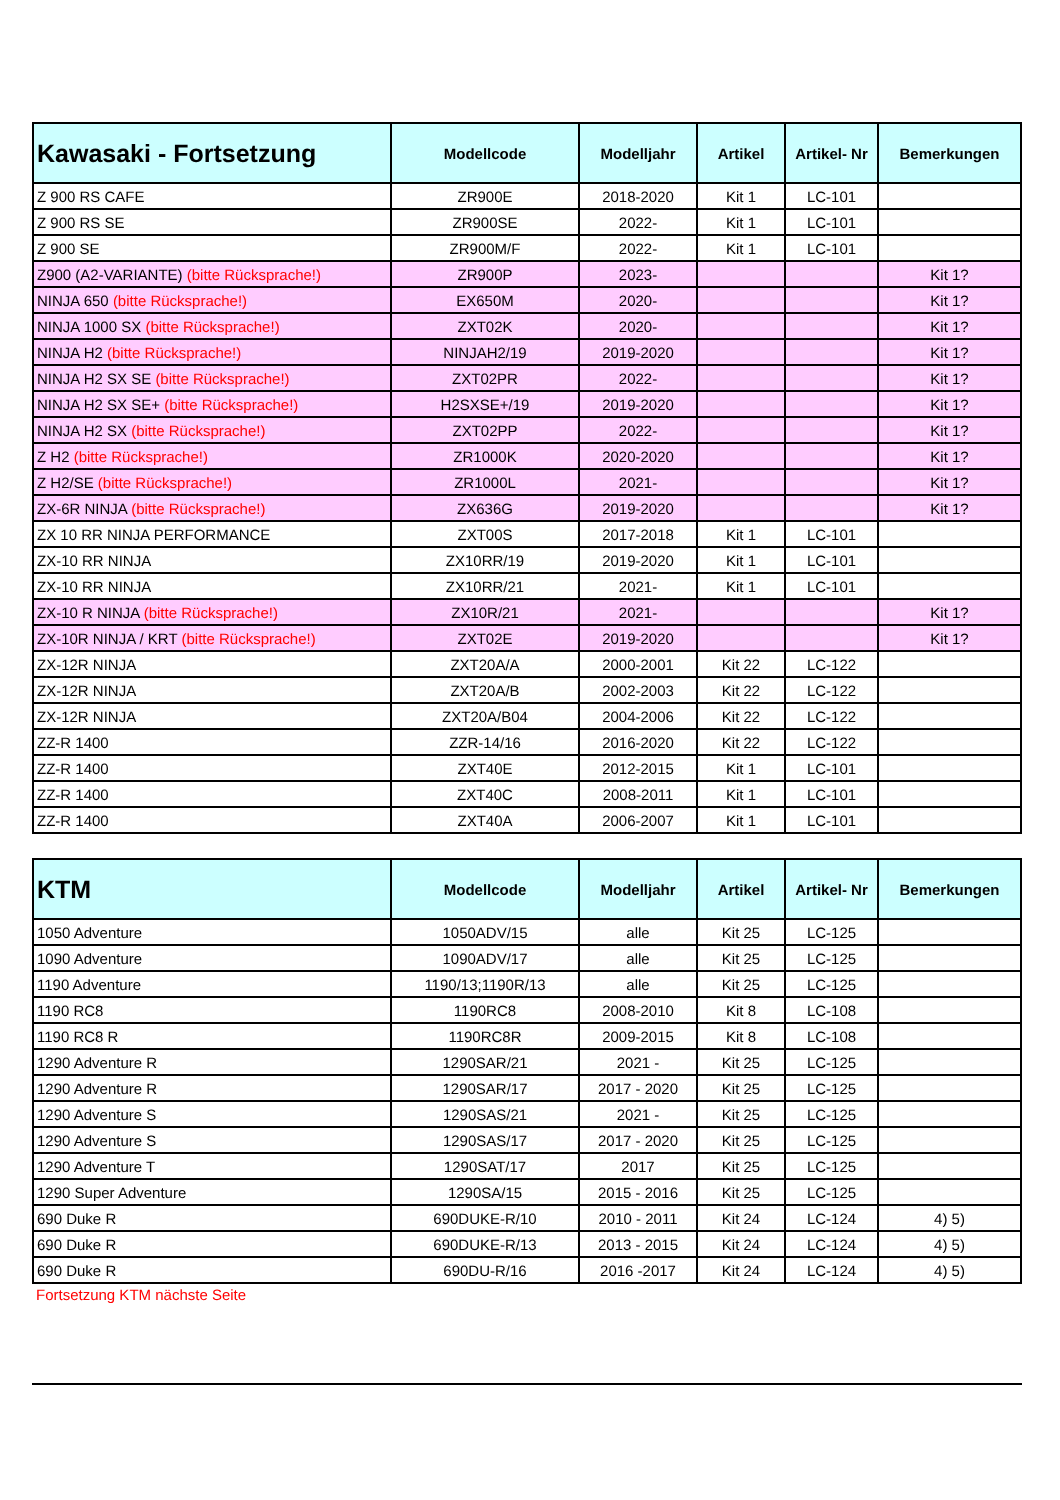| Kawasaki - Fortsetzung | Modellcode | Modelljahr | Artikel | Artikel- Nr | Bemerkungen |
| --- | --- | --- | --- | --- | --- |
| Z 900 RS CAFE | ZR900E | 2018-2020 | Kit 1 | LC-101 | |
| Z 900 RS SE | ZR900SE | 2022- | Kit 1 | LC-101 | |
| Z 900 SE | ZR900M/F | 2022- | Kit 1 | LC-101 | |
| Z900 (A2-VARIANTE) (bitte Rücksprache!) | ZR900P | 2023- | | | Kit 1? |
| NINJA 650 (bitte Rücksprache!) | EX650M | 2020- | | | Kit 1? |
| NINJA 1000 SX (bitte Rücksprache!) | ZXT02K | 2020- | | | Kit 1? |
| NINJA H2 (bitte Rücksprache!) | NINJAH2/19 | 2019-2020 | | | Kit 1? |
| NINJA H2 SX SE (bitte Rücksprache!) | ZXT02PR | 2022- | | | Kit 1? |
| NINJA H2 SX SE+ (bitte Rücksprache!) | H2SXSE+/19 | 2019-2020 | | | Kit 1? |
| NINJA H2 SX (bitte Rücksprache!) | ZXT02PP | 2022- | | | Kit 1? |
| Z H2 (bitte Rücksprache!) | ZR1000K | 2020-2020 | | | Kit 1? |
| Z H2/SE (bitte Rücksprache!) | ZR1000L | 2021- | | | Kit 1? |
| ZX-6R NINJA (bitte Rücksprache!) | ZX636G | 2019-2020 | | | Kit 1? |
| ZX 10 RR NINJA PERFORMANCE | ZXT00S | 2017-2018 | Kit 1 | LC-101 | |
| ZX-10 RR NINJA | ZX10RR/19 | 2019-2020 | Kit 1 | LC-101 | |
| ZX-10 RR NINJA | ZX10RR/21 | 2021- | Kit 1 | LC-101 | |
| ZX-10 R NINJA (bitte Rücksprache!) | ZX10R/21 | 2021- | | | Kit 1? |
| ZX-10R NINJA / KRT (bitte Rücksprache!) | ZXT02E | 2019-2020 | | | Kit 1? |
| ZX-12R NINJA | ZXT20A/A | 2000-2001 | Kit 22 | LC-122 | |
| ZX-12R NINJA | ZXT20A/B | 2002-2003 | Kit 22 | LC-122 | |
| ZX-12R NINJA | ZXT20A/B04 | 2004-2006 | Kit 22 | LC-122 | |
| ZZ-R 1400 | ZZR-14/16 | 2016-2020 | Kit 22 | LC-122 | |
| ZZ-R 1400 | ZXT40E | 2012-2015 | Kit 1 | LC-101 | |
| ZZ-R 1400 | ZXT40C | 2008-2011 | Kit 1 | LC-101 | |
| ZZ-R 1400 | ZXT40A | 2006-2007 | Kit 1 | LC-101 | |
| KTM | Modellcode | Modelljahr | Artikel | Artikel- Nr | Bemerkungen |
| --- | --- | --- | --- | --- | --- |
| 1050 Adventure | 1050ADV/15 | alle | Kit 25 | LC-125 | |
| 1090 Adventure | 1090ADV/17 | alle | Kit 25 | LC-125 | |
| 1190 Adventure | 1190/13;1190R/13 | alle | Kit 25 | LC-125 | |
| 1190 RC8 | 1190RC8 | 2008-2010 | Kit 8 | LC-108 | |
| 1190 RC8 R | 1190RC8R | 2009-2015 | Kit 8 | LC-108 | |
| 1290 Adventure R | 1290SAR/21 | 2021 - | Kit 25 | LC-125 | |
| 1290 Adventure R | 1290SAR/17 | 2017 - 2020 | Kit 25 | LC-125 | |
| 1290 Adventure S | 1290SAS/21 | 2021 - | Kit 25 | LC-125 | |
| 1290 Adventure S | 1290SAS/17 | 2017 - 2020 | Kit 25 | LC-125 | |
| 1290 Adventure T | 1290SAT/17 | 2017 | Kit 25 | LC-125 | |
| 1290 Super Adventure | 1290SA/15 | 2015 - 2016 | Kit 25 | LC-125 | |
| 690 Duke R | 690DUKE-R/10 | 2010 - 2011 | Kit 24 | LC-124 | 4) 5) |
| 690 Duke R | 690DUKE-R/13 | 2013 - 2015 | Kit 24 | LC-124 | 4) 5) |
| 690 Duke R | 690DU-R/16 | 2016 -2017 | Kit 24 | LC-124 | 4) 5) |
Fortsetzung KTM nächste Seite